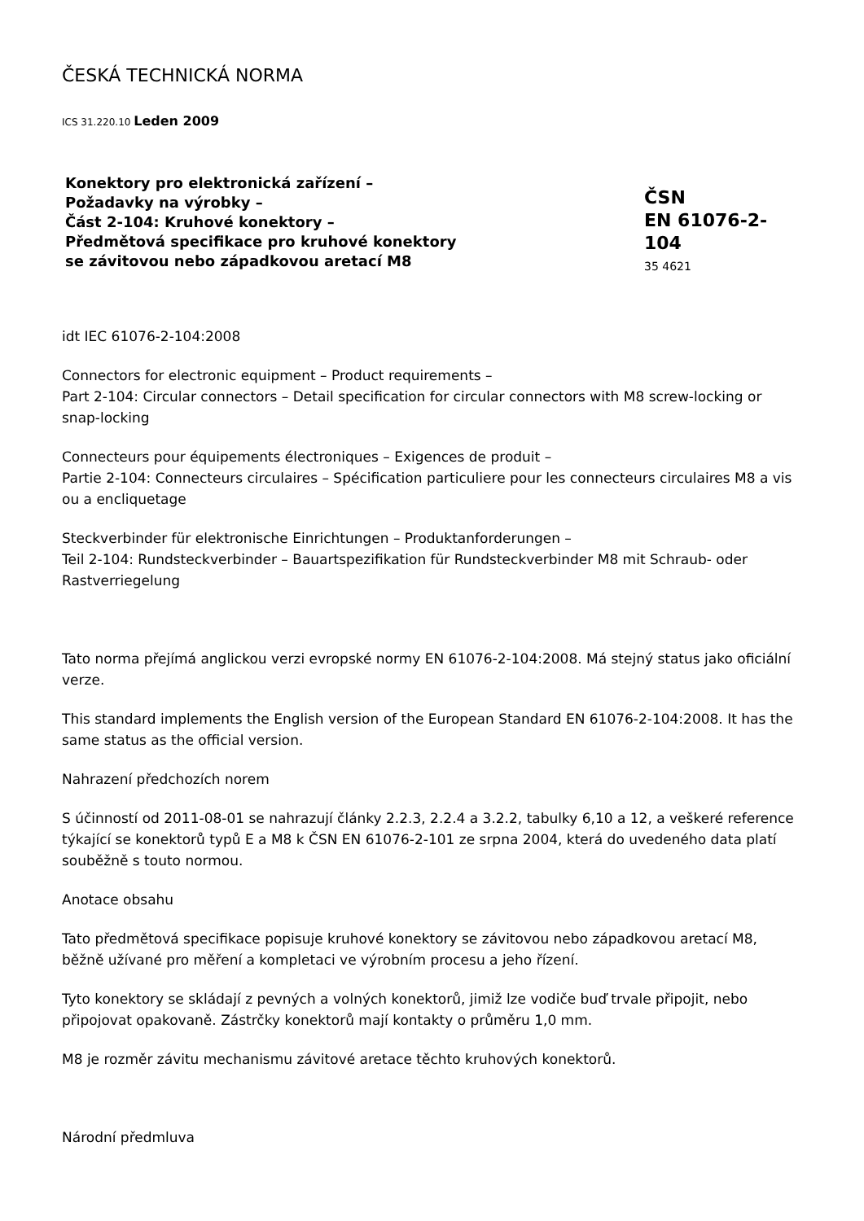ČESKÁ TECHNICKÁ NORMA
ICS 31.220.10 Leden 2009
Konektory pro elektronická zařízení –
Požadavky na výrobky –
Část 2-104: Kruhové konektory –
Předmětová specifikace pro kruhové konektory
se závitovou nebo západkovou aretací M8
ČSN
EN 61076-2-104
35 4621
idt IEC 61076-2-104:2008
Connectors for electronic equipment – Product requirements –
Part 2-104: Circular connectors – Detail specification for circular connectors with M8 screw-locking or snap-locking
Connecteurs pour équipements électroniques – Exigences de produit –
Partie 2-104: Connecteurs circulaires – Spécification particuliere pour les connecteurs circulaires M8 a vis ou a encliquetage
Steckverbinder für elektronische Einrichtungen – Produktanforderungen –
Teil 2-104: Rundsteckverbinder – Bauartspezifikation für Rundsteckverbinder M8 mit Schraub- oder Rastverriegelung
Tato norma přejímá anglickou verzi evropské normy EN 61076-2-104:2008. Má stejný status jako oficiální verze.
This standard implements the English version of the European Standard EN 61076-2-104:2008. It has the same status as the official version.
Nahrazení předchozích norem
S účinností od 2011-08-01 se nahrazují články 2.2.3, 2.2.4 a 3.2.2, tabulky 6,10 a 12, a veškeré reference týkající se konektorů typů E a M8 k ČSN EN 61076-2-101 ze srpna 2004, která do uvedeného data platí souběžně s touto normou.
Anotace obsahu
Tato předmětová specifikace popisuje kruhové konektory se závitovou nebo západkovou aretací M8, běžně užívané pro měření a kompletaci ve výrobním procesu a jeho řízení.
Tyto konektory se skládají z pevných a volných konektorů, jimiž lze vodiče buď trvale připojit, nebo připojovat opakovaně. Zástrčky konektorů mají kontakty o průměru 1,0 mm.
M8 je rozměr závitu mechanismu závitové aretace těchto kruhových konektorů.
Národní předmluva